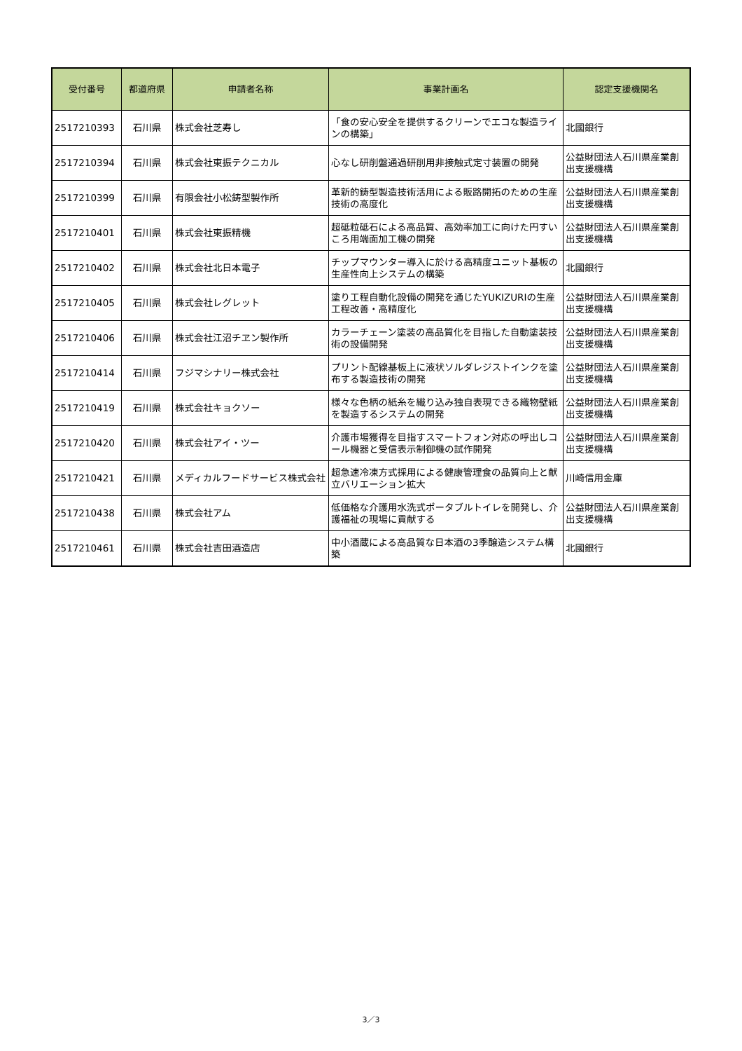| 受付番号 | 都道府県 | 申請者名称 | 事業計画名 | 認定支援機関名 |
| --- | --- | --- | --- | --- |
| 2517210393 | 石川県 | 株式会社芝寿し | 「食の安心安全を提供するクリーンでエコな製造ラインの構築」 | 北國銀行 |
| 2517210394 | 石川県 | 株式会社東振テクニカル | 心なし研削盤通過研削用非接触式定寸装置の開発 | 公益財団法人石川県産業創出支援機構 |
| 2517210399 | 石川県 | 有限会社小松鋳型製作所 | 革新的鋳型製造技術活用による販路開拓のための生産技術の高度化 | 公益財団法人石川県産業創出支援機構 |
| 2517210401 | 石川県 | 株式会社東振精機 | 超砥粒砥石による高品質、高効率加工に向けた円すいころ用端面加工機の開発 | 公益財団法人石川県産業創出支援機構 |
| 2517210402 | 石川県 | 株式会社北日本電子 | チップマウンター導入に於ける高精度ユニット基板の生産性向上システムの構築 | 北國銀行 |
| 2517210405 | 石川県 | 株式会社レグレット | 塗り工程自動化設備の開発を通じたYUKIZURIの生産工程改善・高精度化 | 公益財団法人石川県産業創出支援機構 |
| 2517210406 | 石川県 | 株式会社江沼チヱン製作所 | カラーチェーン塗装の高品質化を目指した自動塗装技術の設備開発 | 公益財団法人石川県産業創出支援機構 |
| 2517210414 | 石川県 | フジマシナリー株式会社 | プリント配線基板上に液状ソルダレジストインクを塗布する製造技術の開発 | 公益財団法人石川県産業創出支援機構 |
| 2517210419 | 石川県 | 株式会社キョクソー | 様々な色柄の紙糸を織り込み独自表現できる織物壁紙を製造するシステムの開発 | 公益財団法人石川県産業創出支援機構 |
| 2517210420 | 石川県 | 株式会社アイ・ツー | 介護市場獲得を目指すスマートフォン対応の呼出しコール機器と受信表示制御機の試作開発 | 公益財団法人石川県産業創出支援機構 |
| 2517210421 | 石川県 | メディカルフードサービス株式会社 | 超急速冷凍方式採用による健康管理食の品質向上と献立バリエーション拡大 | 川崎信用金庫 |
| 2517210438 | 石川県 | 株式会社アム | 低価格な介護用水洗式ポータブルトイレを開発し、介護福祉の現場に貢献する | 公益財団法人石川県産業創出支援機構 |
| 2517210461 | 石川県 | 株式会社吉田酒造店 | 中小酒蔵による高品質な日本酒の3季醸造システム構築 | 北國銀行 |
3／3